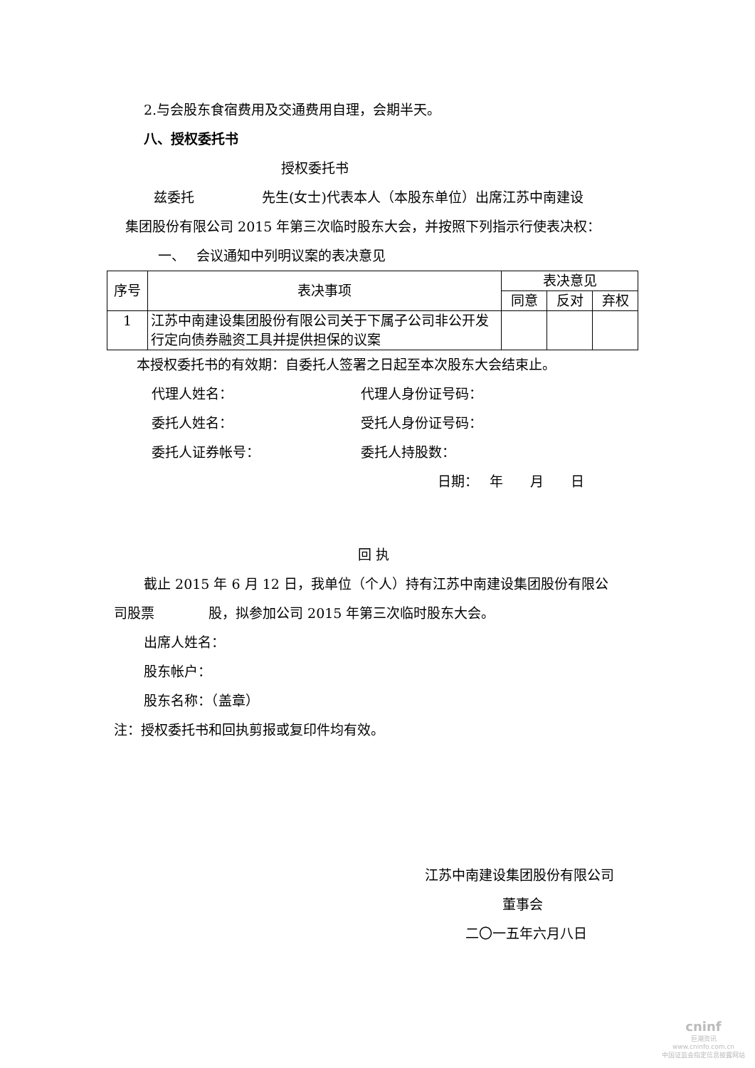2.与会股东食宿费用及交通费用自理，会期半天。
八、授权委托书
授权委托书
兹委托　　　　　先生(女士)代表本人（本股东单位）出席江苏中南建设
集团股份有限公司 2015 年第三次临时股东大会，并按照下列指示行使表决权：
一、　 会议通知中列明议案的表决意见
| 序号 | 表决事项 | 表决意见 | | |
| --- | --- | --- | --- | --- |
| | | 同意 | 反对 | 弃权 |
| 1 | 江苏中南建设集团股份有限公司关于下属子公司非公开发行定向债券融资工具并提供担保的议案 | | | |
本授权委托书的有效期：自委托人签署之日起至本次股东大会结束止。
代理人姓名： 代理人身份证号码：
委托人姓名： 受托人身份证号码：
委托人证券帐号： 委托人持股数：
日期：　 年　　月　　日
回 执
截止 2015 年 6 月 12 日，我单位（个人）持有江苏中南建设集团股份有限公
司股票　　　　股，拟参加公司 2015 年第三次临时股东大会。
出席人姓名：
股东帐户：
股东名称：（盖章）
注：授权委托书和回执剪报或复印件均有效。
江苏中南建设集团股份有限公司
董事会
二〇一五年六月八日
cninf
巨潮资讯
www.cninfo.com.cn
中国证监会指定信息披露网站